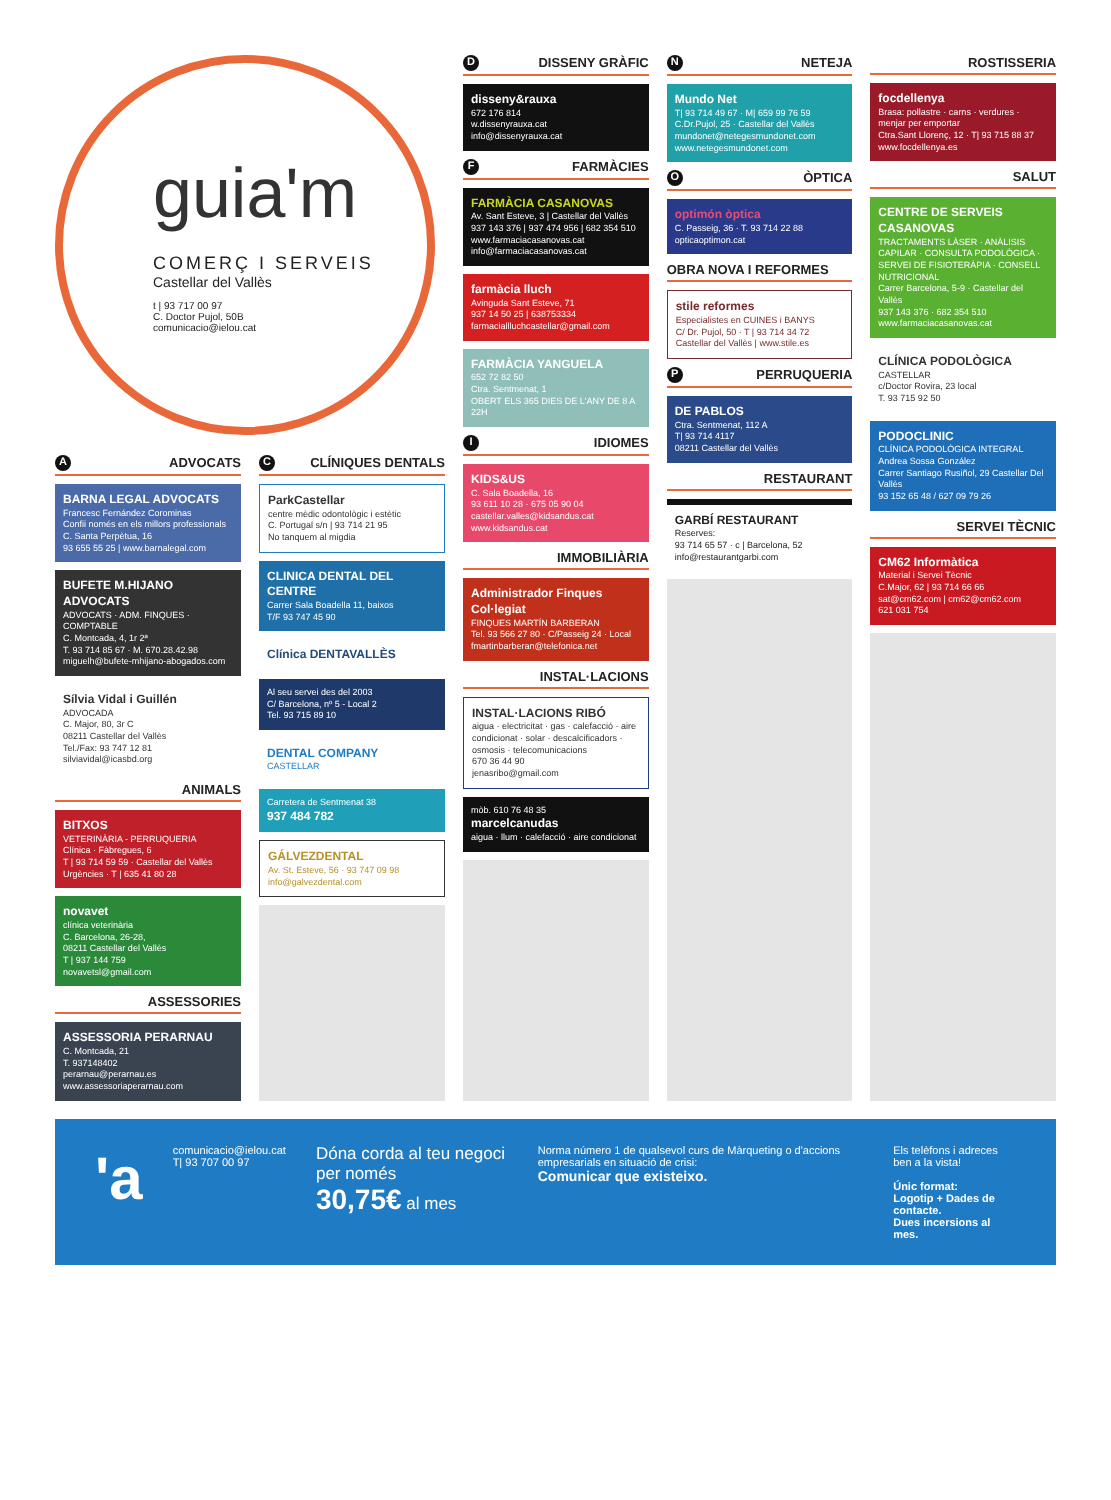guia'm
COMERÇ I SERVEIS
Castellar del Vallès
t | 93 717 00 97
C. Doctor Pujol, 50B
comunicacio@ielou.cat
A ADVOCATS
BARNA LEGAL ADVOCATS
Francesc Fernández Corominas
Confii només en els millors professionals
C. Santa Perpètua, 16
93 655 55 25 | www.barnalegal.com
BUFETE M.HIJANO ADVOCATS
ADVOCATS · ADM. FINQUES · COMPTABLE
C. Montcada, 4, 1r 2ª
T. 93 714 85 67 · M. 670.28.42.98
miguelh@bufete-mhijano-abogados.com
Sílvia Vidal i Guillén
ADVOCADA
C. Major, 80, 3r C
08211 Castellar del Vallès
Tel./Fax: 93 747 12 81
silviavidal@icasbd.org
ANIMALS
BITXOS
VETERINÀRIA - PERRUQUERIA
Clínica · Fàbregues, 6
T | 93 714 59 59 · Castellar del Vallès
Urgències · T | 635 41 80 28
novavet
clínica veterinària
C. Barcelona, 26-28,
08211 Castellar del Vallès
T | 937 144 759
novavetsl@gmail.com
ASSESSORIES
ASSESSORIA PERARNAU
C. Montcada, 21
T. 937148402
perarnau@perarnau.es
www.assessoriaperarnau.com
C CLÍNIQUES DENTALS
ParkCastellar
centre mèdic odontològic i estètic
C. Portugal s/n | 93 714 21 95
No tanquem al migdia
CLINICA DENTAL DEL CENTRE
Carrer Sala Boadella 11, baixos
T/F 93 747 45 90
Clínica DENTAVALLÈS
Al seu servei des del 2003
C/ Barcelona, nº 5 - Local 2
Tel. 93 715 89 10
DENTAL COMPANY
CASTELLAR
Carretera de Sentmenat 38
937 484 782
GÁLVEZDENTAL
Av. St. Esteve, 56 · 93 747 09 98
info@galvezdental.com
D DISSENY GRÀFIC
disseny&rauxa
672 176 814
w.dissenyrauxa.cat
info@dissenyrauxa.cat
F FARMÀCIES
FARMÀCIA CASANOVAS
Av. Sant Esteve, 3 | Castellar del Vallès
937 143 376 | 937 474 956 | 682 354 510
www.farmaciacasanovas.cat
info@farmaciacasanovas.cat
farmàcia lluch
Avinguda Sant Esteve, 71
937 14 50 25 | 638753334
farmaciallluchcastellar@gmail.com
FARMÀCIA YANGUELA
652 72 82 50
Ctra. Sentmenat, 1
OBERT ELS 365 DIES DE L'ANY DE 8 A 22H
I IDIOMES
KIDS&US
C. Sala Boadella, 16
93 611 10 28 · 675 05 90 04
castellar.valles@kidsandus.cat
www.kidsandus.cat
IMMOBILIÀRIA
Administrador Finques Col·legiat
FINQUES MARTÍN BARBERAN
Tel. 93 566 27 80 · C/Passeig 24 · Local
fmartinbarberan@telefonica.net
INSTAL·LACIONS
INSTAL·LACIONS RIBÓ
aigua · electricitat · gas · calefacció · aire condicionat · solar · descalcificadors · osmosis · telecomunicacions
670 36 44 90
jenasribo@gmail.com
mòb. 610 76 48 35
marcelcanudas
aigua · llum · calefacció · aire condicionat
N NETEJA
Mundo Net
T| 93 714 49 67 · M| 659 99 76 59
C.Dr.Pujol, 25 · Castellar del Vallès
mundonet@netegesmundonet.com
www.netegesmundonet.com
O ÒPTICA
optimón òptica
C. Passeig, 36 · T. 93 714 22 88
opticaoptimon.cat
OBRA NOVA I REFORMES
stile reformes
Especialistes en CUINES i BANYS
C/ Dr. Pujol, 50 · T | 93 714 34 72
Castellar del Vallès | www.stile.es
P PERRUQUERIA
DE PABLOS
Ctra. Sentmenat, 112 A
T| 93 714 4117
08211 Castellar del Vallès
RESTAURANT
GARBÍ RESTAURANT
Reserves:
93 714 65 57 · c | Barcelona, 52
info@restaurantgarbi.com
ROSTISSERIA
focdellenya
Brasa: pollastre · carns · verdures · menjar per emportar
Ctra.Sant Llorenç, 12 · T| 93 715 88 37
www.focdellenya.es
SALUT
CENTRE DE SERVEIS CASANOVAS
TRACTAMENTS LÀSER · ANÀLISIS CAPILAR · CONSULTA PODOLÒGICA · SERVEI DE FISIOTERÀPIA · CONSELL NUTRICIONAL
Carrer Barcelona, 5-9 · Castellar del Vallès
937 143 376 · 682 354 510
www.farmaciacasanovas.cat
CLÍNICA PODOLÒGICA
CASTELLAR
c/Doctor Rovira, 23 local
T. 93 715 92 50
PODOCLINIC
CLÍNICA PODOLÒGICA INTEGRAL
Andrea Sossa González
Carrer Santiago Rusiñol, 29 Castellar Del Vallès
93 152 65 48 / 627 09 79 26
SERVEI TÈCNIC
CM62 Informàtica
Material i Servei Tècnic
C.Major, 62 | 93 714 66 66
sat@cm62.com | cm62@cm62.com
621 031 754
'a
comunicacio@ielou.cat
T| 93 707 00 97
Dóna corda al teu negoci per només
30,75€ al mes
Norma número 1 de qualsevol curs de Màrqueting o d'accions empresarials en situació de crisi:
Comunicar que existeixo.
Els telèfons i adreces ben a la vista!
Únic format:
Logotip + Dades de contacte.
Dues incersions al mes.